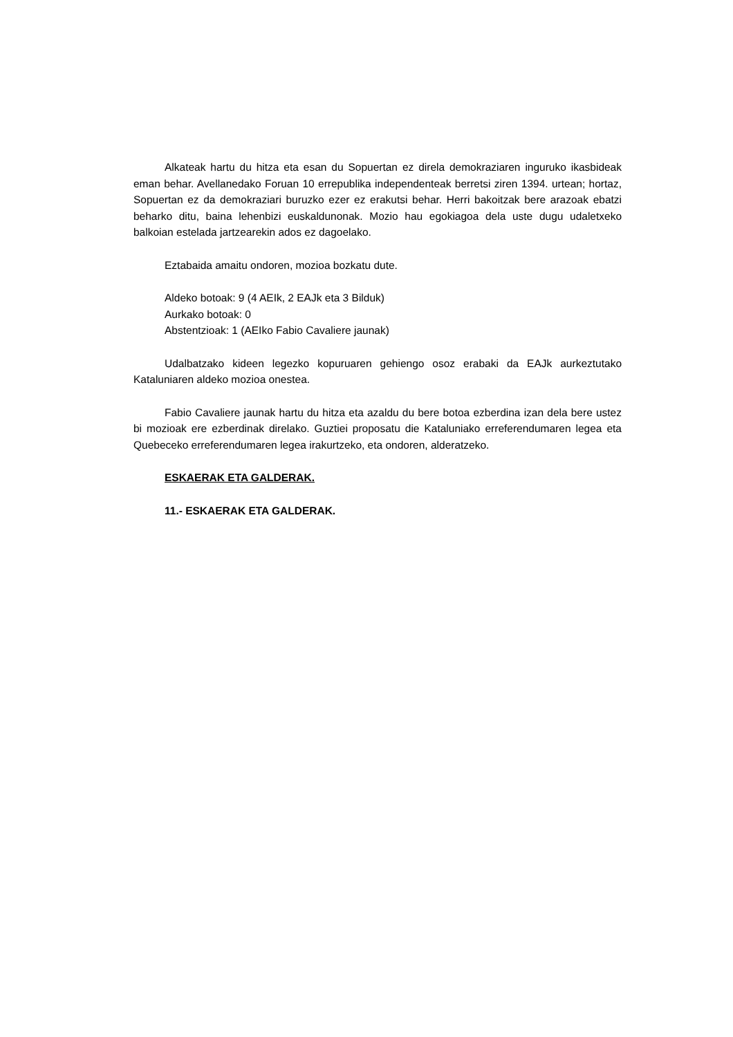Alkateak hartu du hitza eta esan du Sopuertan ez direla demokraziaren inguruko ikasbideak eman behar. Avellanedako Foruan 10 errepublika independenteak berretsi ziren 1394. urtean; hortaz, Sopuertan ez da demokraziari buruzko ezer ez erakutsi behar. Herri bakoitzak bere arazoak ebatzi beharko ditu, baina lehenbizi euskaldunonak. Mozio hau egokiagoa dela uste dugu udaletxeko balkoian estelada jartzearekin ados ez dagoelako.
Eztabaida amaitu ondoren, mozioa bozkatu dute.
Aldeko botoak: 9 (4 AEIk, 2 EAJk eta 3 Bilduk)
Aurkako botoak: 0
Abstentzioak: 1 (AEIko Fabio Cavaliere jaunak)
Udalbatzako kideen legezko kopuruaren gehiengo osoz erabaki da EAJk aurkeztutako Kataluniaren aldeko mozioa onestea.
Fabio Cavaliere jaunak hartu du hitza eta azaldu du bere botoa ezberdina izan dela bere ustez bi mozioak ere ezberdinak direlako. Guztiei proposatu die Kataluniako erreferendumaren legea eta Quebeceko erreferendumaren legea irakurtzeko, eta ondoren, alderatzeko.
ESKAERAK ETA GALDERAK.
11.- ESKAERAK ETA GALDERAK.